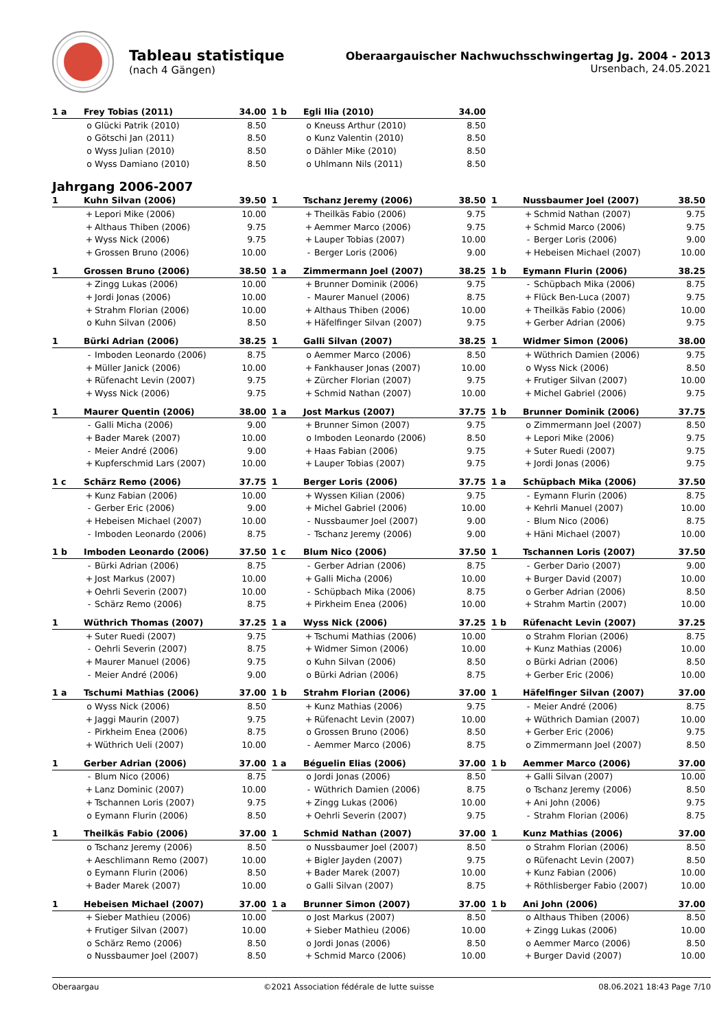Tableau statistique
(nach 4 Gängen)
Oberaargauischer Nachwuchsschwingertag Jg. 2004 - 2013
Ursenbach, 24.05.2021
| 1 a | Frey Tobias (2011) | | 34.00 |
| --- | --- | --- | --- |
| | o | Glücki Patrik (2010) | 8.50 |
| | o | Götschi Jan (2011) | 8.50 |
| | o | Wyss Julian (2010) | 8.50 |
| | o | Wyss Damiano (2010) | 8.50 |
| 1 b | Egli Ilia (2010) | | 34.00 |
| --- | --- | --- | --- |
| | o | Kneuss Arthur (2010) | 8.50 |
| | o | Kunz Valentin (2010) | 8.50 |
| | o | Dähler Mike (2010) | 8.50 |
| | o | Uhlmann Nils (2011) | 8.50 |
Jahrgang 2006-2007
| 1 | Kuhn Silvan (2006) | | 39.50 |
| --- | --- | --- | --- |
| | + | Lepori Mike (2006) | 10.00 |
| | + | Althaus Thiben (2006) | 9.75 |
| | + | Wyss Nick (2006) | 9.75 |
| | + | Grossen Bruno (2006) | 10.00 |
| 1 | Tschanz Jeremy (2006) | | 38.50 |
| --- | --- | --- | --- |
| | + | Theilkäs Fabio (2006) | 9.75 |
| | + | Aemmer Marco (2006) | 9.75 |
| | + | Lauper Tobias (2007) | 10.00 |
| | - | Berger Loris (2006) | 9.00 |
| 1 | Nussbaumer Joel (2007) | | 38.50 |
| --- | --- | --- | --- |
| | + | Schmid Nathan (2007) | 9.75 |
| | + | Schmid Marco (2006) | 9.75 |
| | - | Berger Loris (2006) | 9.00 |
| | + | Hebeisen Michael (2007) | 10.00 |
| 1 | Grossen Bruno (2006) | | 38.50 |
| --- | --- | --- | --- |
| | + | Zingg Lukas (2006) | 10.00 |
| | + | Jordi Jonas (2006) | 10.00 |
| | + | Strahm Florian (2006) | 10.00 |
| | o | Kuhn Silvan (2006) | 8.50 |
| 1 a | Zimmermann Joel (2007) | | 38.25 |
| --- | --- | --- | --- |
| | + | Brunner Dominik (2006) | 9.75 |
| | - | Maurer Manuel (2006) | 8.75 |
| | + | Althaus Thiben (2006) | 10.00 |
| | + | Häfelfinger Silvan (2007) | 9.75 |
| 1 b | Eymann Flurin (2006) | | 38.25 |
| --- | --- | --- | --- |
| | - | Schüpbach Mika (2006) | 8.75 |
| | + | Flück Ben-Luca (2007) | 9.75 |
| | + | Theilkäs Fabio (2006) | 10.00 |
| | + | Gerber Adrian (2006) | 9.75 |
| 1 | Bürki Adrian (2006) | | 38.25 |
| --- | --- | --- | --- |
| | - | Imboden Leonardo (2006) | 8.75 |
| | + | Müller Janick (2006) | 10.00 |
| | + | Rüfenacht Levin (2007) | 9.75 |
| | + | Wyss Nick (2006) | 9.75 |
| 1 | Galli Silvan (2007) | | 38.25 |
| --- | --- | --- | --- |
| | o | Aemmer Marco (2006) | 8.50 |
| | + | Fankhauser Jonas (2007) | 10.00 |
| | + | Zürcher Florian (2007) | 9.75 |
| | + | Schmid Nathan (2007) | 10.00 |
| 1 | Widmer Simon (2006) | | 38.00 |
| --- | --- | --- | --- |
| | + | Wüthrich Damien (2006) | 9.75 |
| | o | Wyss Nick (2006) | 8.50 |
| | + | Frutiger Silvan (2007) | 10.00 |
| | + | Michel Gabriel (2006) | 9.75 |
| 1 | Maurer Quentin (2006) | | 38.00 |
| --- | --- | --- | --- |
| | - | Galli Micha (2006) | 9.00 |
| | + | Bader Marek (2007) | 10.00 |
| | - | Meier André (2006) | 9.00 |
| | + | Kupferschmid Lars (2007) | 10.00 |
| 1 a | Jost Markus (2007) | | 37.75 |
| --- | --- | --- | --- |
| | + | Brunner Simon (2007) | 9.75 |
| | o | Imboden Leonardo (2006) | 8.50 |
| | + | Haas Fabian (2006) | 9.75 |
| | + | Lauper Tobias (2007) | 9.75 |
| 1 b | Brunner Dominik (2006) | | 37.75 |
| --- | --- | --- | --- |
| | o | Zimmermann Joel (2007) | 8.50 |
| | + | Lepori Mike (2006) | 9.75 |
| | + | Suter Ruedi (2007) | 9.75 |
| | + | Jordi Jonas (2006) | 9.75 |
| 1 c | Schärz Remo (2006) | | 37.75 |
| --- | --- | --- | --- |
| | + | Kunz Fabian (2006) | 10.00 |
| | - | Gerber Eric (2006) | 9.00 |
| | + | Hebeisen Michael (2007) | 10.00 |
| | - | Imboden Leonardo (2006) | 8.75 |
| 1 | Berger Loris (2006) | | 37.75 |
| --- | --- | --- | --- |
| | + | Wyssen Kilian (2006) | 9.75 |
| | + | Michel Gabriel (2006) | 10.00 |
| | - | Nussbaumer Joel (2007) | 9.00 |
| | - | Tschanz Jeremy (2006) | 9.00 |
| 1 a | Schüpbach Mika (2006) | | 37.50 |
| --- | --- | --- | --- |
| | - | Eymann Flurin (2006) | 8.75 |
| | + | Kehrli Manuel (2007) | 10.00 |
| | - | Blum Nico (2006) | 8.75 |
| | + | Häni Michael (2007) | 10.00 |
| 1 b | Imboden Leonardo (2006) | | 37.50 |
| --- | --- | --- | --- |
| | - | Bürki Adrian (2006) | 8.75 |
| | + | Jost Markus (2007) | 10.00 |
| | + | Oehrli Severin (2007) | 10.00 |
| | - | Schärz Remo (2006) | 8.75 |
| 1 c | Blum Nico (2006) | | 37.50 |
| --- | --- | --- | --- |
| | - | Gerber Adrian (2006) | 8.75 |
| | + | Galli Micha (2006) | 10.00 |
| | - | Schüpbach Mika (2006) | 8.75 |
| | + | Pirkheim Enea (2006) | 10.00 |
| 1 | Tschannen Loris (2007) | | 37.50 |
| --- | --- | --- | --- |
| | - | Gerber Dario (2007) | 9.00 |
| | + | Burger David (2007) | 10.00 |
| | o | Gerber Adrian (2006) | 8.50 |
| | + | Strahm Martin (2007) | 10.00 |
| 1 | Wüthrich Thomas (2007) | | 37.25 |
| --- | --- | --- | --- |
| | + | Suter Ruedi (2007) | 9.75 |
| | - | Oehrli Severin (2007) | 8.75 |
| | + | Maurer Manuel (2006) | 9.75 |
| | - | Meier André (2006) | 9.00 |
| 1 a | Wyss Nick (2006) | | 37.25 |
| --- | --- | --- | --- |
| | + | Tschumi Mathias (2006) | 10.00 |
| | + | Widmer Simon (2006) | 10.00 |
| | o | Kuhn Silvan (2006) | 8.50 |
| | o | Bürki Adrian (2006) | 8.75 |
| 1 b | Rüfenacht Levin (2007) | | 37.25 |
| --- | --- | --- | --- |
| | o | Strahm Florian (2006) | 8.75 |
| | + | Kunz Mathias (2006) | 10.00 |
| | o | Bürki Adrian (2006) | 8.50 |
| | + | Gerber Eric (2006) | 10.00 |
| 1 a | Tschumi Mathias (2006) | | 37.00 |
| --- | --- | --- | --- |
| | o | Wyss Nick (2006) | 8.50 |
| | + | Jaggi Maurin (2007) | 9.75 |
| | - | Pirkheim Enea (2006) | 8.75 |
| | + | Wüthrich Ueli (2007) | 10.00 |
| 1 b | Strahm Florian (2006) | | 37.00 |
| --- | --- | --- | --- |
| | + | Kunz Mathias (2006) | 9.75 |
| | + | Rüfenacht Levin (2007) | 10.00 |
| | o | Grossen Bruno (2006) | 8.50 |
| | - | Aemmer Marco (2006) | 8.75 |
| 1 | Häfelfinger Silvan (2007) | | 37.00 |
| --- | --- | --- | --- |
| | - | Meier André (2006) | 8.75 |
| | + | Wüthrich Damian (2007) | 10.00 |
| | + | Gerber Eric (2006) | 9.75 |
| | o | Zimmermann Joel (2007) | 8.50 |
| 1 | Gerber Adrian (2006) | | 37.00 |
| --- | --- | --- | --- |
| | - | Blum Nico (2006) | 8.75 |
| | + | Lanz Dominic (2007) | 10.00 |
| | + | Tschannen Loris (2007) | 9.75 |
| | o | Eymann Flurin (2006) | 8.50 |
| 1 a | Béguelin Elias (2006) | | 37.00 |
| --- | --- | --- | --- |
| | o | Jordi Jonas (2006) | 8.50 |
| | - | Wüthrich Damien (2006) | 8.75 |
| | + | Zingg Lukas (2006) | 10.00 |
| | + | Oehrli Severin (2007) | 9.75 |
| 1 b | Aemmer Marco (2006) | | 37.00 |
| --- | --- | --- | --- |
| | + | Galli Silvan (2007) | 10.00 |
| | o | Tschanz Jeremy (2006) | 8.50 |
| | + | Ani John (2006) | 9.75 |
| | - | Strahm Florian (2006) | 8.75 |
| 1 | Theilkäs Fabio (2006) | | 37.00 |
| --- | --- | --- | --- |
| | o | Tschanz Jeremy (2006) | 8.50 |
| | + | Aeschlimann Remo (2007) | 10.00 |
| | o | Eymann Flurin (2006) | 8.50 |
| | + | Bader Marek (2007) | 10.00 |
| 1 | Schmid Nathan (2007) | | 37.00 |
| --- | --- | --- | --- |
| | o | Nussbaumer Joel (2007) | 8.50 |
| | + | Bigler Jayden (2007) | 9.75 |
| | + | Bader Marek (2007) | 10.00 |
| | o | Galli Silvan (2007) | 8.75 |
| 1 | Kunz Mathias (2006) | | 37.00 |
| --- | --- | --- | --- |
| | o | Strahm Florian (2006) | 8.50 |
| | o | Rüfenacht Levin (2007) | 8.50 |
| | + | Kunz Fabian (2006) | 10.00 |
| | + | Röthlisberger Fabio (2007) | 10.00 |
| 1 | Hebeisen Michael (2007) | | 37.00 |
| --- | --- | --- | --- |
| | + | Sieber Mathieu (2006) | 10.00 |
| | + | Frutiger Silvan (2007) | 10.00 |
| | o | Schärz Remo (2006) | 8.50 |
| | o | Nussbaumer Joel (2007) | 8.50 |
| 1 a | Brunner Simon (2007) | | 37.00 |
| --- | --- | --- | --- |
| | o | Jost Markus (2007) | 8.50 |
| | + | Sieber Mathieu (2006) | 10.00 |
| | o | Jordi Jonas (2006) | 8.50 |
| | + | Schmid Marco (2006) | 10.00 |
| 1 b | Ani John (2006) | | 37.00 |
| --- | --- | --- | --- |
| | o | Althaus Thiben (2006) | 8.50 |
| | + | Zingg Lukas (2006) | 10.00 |
| | o | Aemmer Marco (2006) | 8.50 |
| | + | Burger David (2007) | 10.00 |
Oberaargau ©2021 Association fédérale de lutte suisse 08.06.2021 18:43 Page 7/10